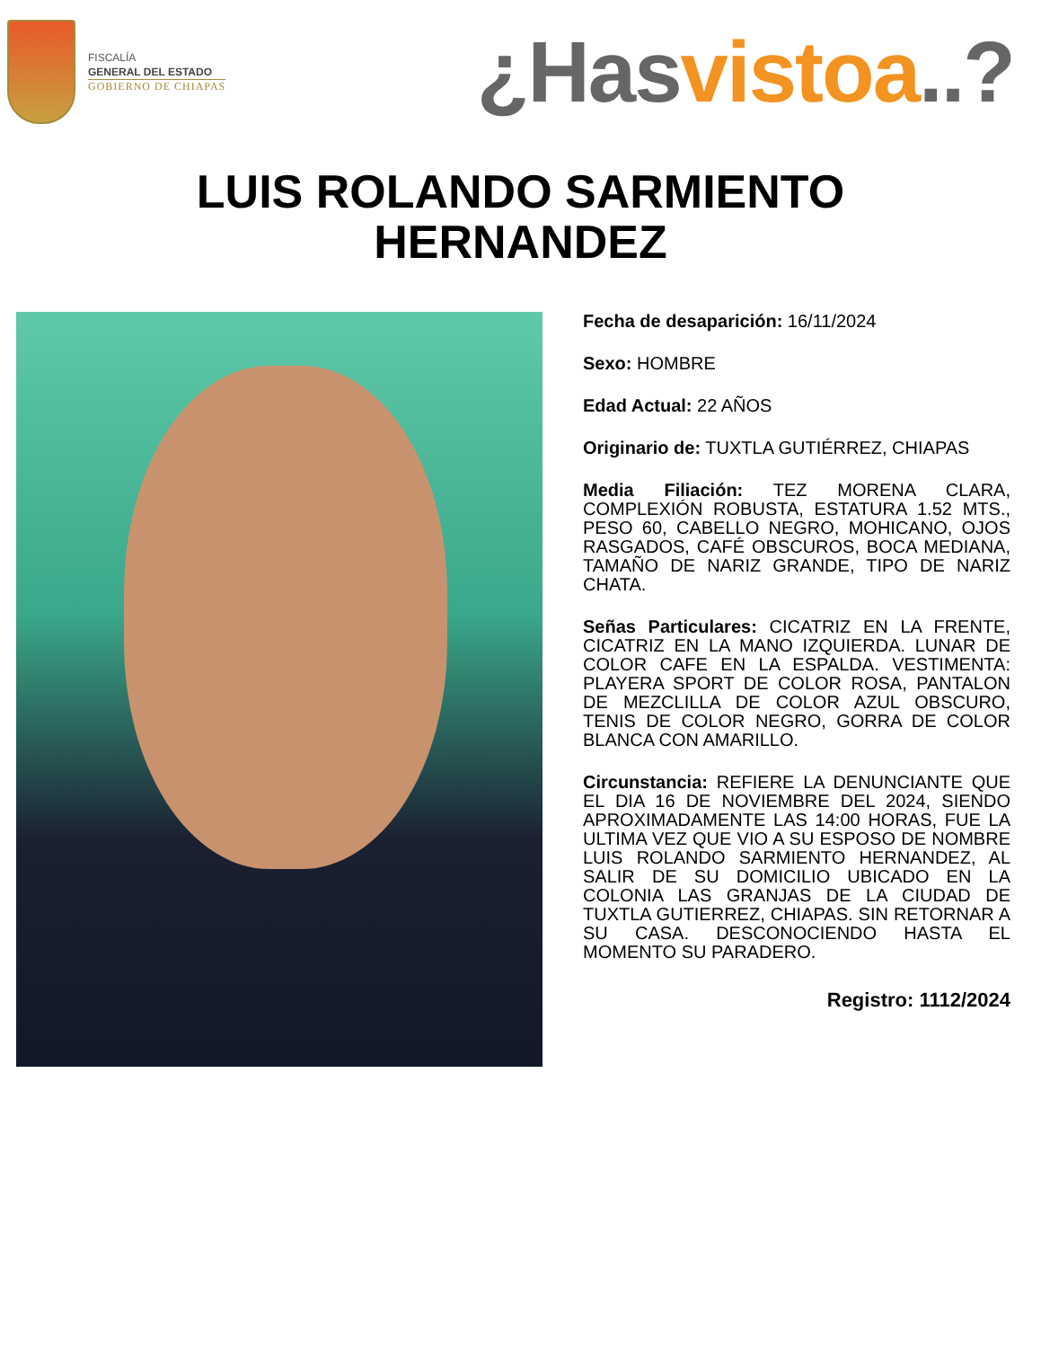FISCALÍA
GENERAL DEL ESTADO
GOBIERNO DE CHIAPAS
¿Hasvistoa..?
LUIS ROLANDO SARMIENTO
HERNANDEZ
Fecha de desaparición: 16/11/2024
Sexo: HOMBRE
Edad Actual: 22 AÑOS
Originario de: TUXTLA GUTIÉRREZ, CHIAPAS
Media Filiación: TEZ MORENA CLARA, COMPLEXIÓN ROBUSTA, ESTATURA 1.52 MTS., PESO 60, CABELLO NEGRO, MOHICANO, OJOS RASGADOS, CAFÉ OBSCUROS, BOCA MEDIANA, TAMAÑO DE NARIZ GRANDE, TIPO DE NARIZ CHATA.
Señas Particulares: CICATRIZ EN LA FRENTE, CICATRIZ EN LA MANO IZQUIERDA. LUNAR DE COLOR CAFE EN LA ESPALDA. VESTIMENTA: PLAYERA SPORT DE COLOR ROSA, PANTALON DE MEZCLILLA DE COLOR AZUL OBSCURO, TENIS DE COLOR NEGRO, GORRA DE COLOR BLANCA CON AMARILLO.
Circunstancia: REFIERE LA DENUNCIANTE QUE EL DIA 16 DE NOVIEMBRE DEL 2024, SIENDO APROXIMADAMENTE LAS 14:00 HORAS, FUE LA ULTIMA VEZ QUE VIO A SU ESPOSO DE NOMBRE LUIS ROLANDO SARMIENTO HERNANDEZ, AL SALIR DE SU DOMICILIO UBICADO EN LA COLONIA LAS GRANJAS DE LA CIUDAD DE TUXTLA GUTIERREZ, CHIAPAS. SIN RETORNAR A SU CASA. DESCONOCIENDO HASTA EL MOMENTO SU PARADERO.
Registro: 1112/2024